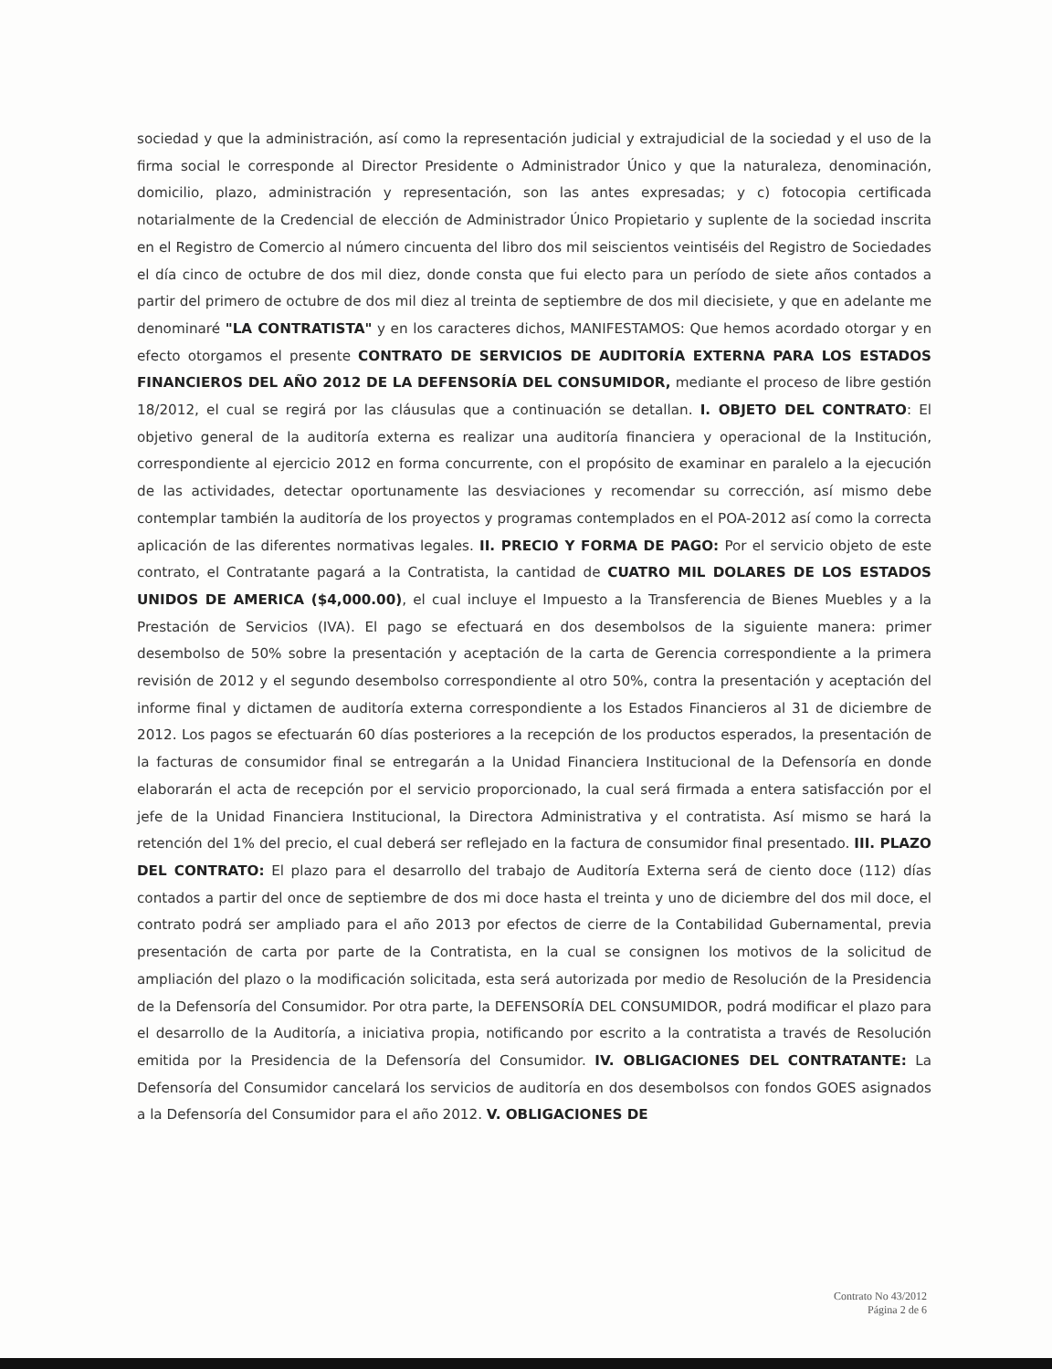sociedad y que la administración, así como la representación judicial y extrajudicial de la sociedad y el uso de la firma social le corresponde al Director Presidente o Administrador Único y que la naturaleza, denominación, domicilio, plazo, administración y representación, son las antes expresadas; y c) fotocopia certificada notarialmente de la Credencial de elección de Administrador Único Propietario y suplente de la sociedad inscrita en el Registro de Comercio al número cincuenta del libro dos mil seiscientos veintiséis del Registro de Sociedades el día cinco de octubre de dos mil diez, donde consta que fui electo para un período de siete años contados a partir del primero de octubre de dos mil diez al treinta de septiembre de dos mil diecisiete, y que en adelante me denominaré "LA CONTRATISTA" y en los caracteres dichos, MANIFESTAMOS: Que hemos acordado otorgar y en efecto otorgamos el presente CONTRATO DE SERVICIOS DE AUDITORÍA EXTERNA PARA LOS ESTADOS FINANCIEROS DEL AÑO 2012 DE LA DEFENSORÍA DEL CONSUMIDOR, mediante el proceso de libre gestión 18/2012, el cual se regirá por las cláusulas que a continuación se detallan. I. OBJETO DEL CONTRATO: El objetivo general de la auditoría externa es realizar una auditoría financiera y operacional de la Institución, correspondiente al ejercicio 2012 en forma concurrente, con el propósito de examinar en paralelo a la ejecución de las actividades, detectar oportunamente las desviaciones y recomendar su corrección, así mismo debe contemplar también la auditoría de los proyectos y programas contemplados en el POA-2012 así como la correcta aplicación de las diferentes normativas legales. II. PRECIO Y FORMA DE PAGO: Por el servicio objeto de este contrato, el Contratante pagará a la Contratista, la cantidad de CUATRO MIL DOLARES DE LOS ESTADOS UNIDOS DE AMERICA ($4,000.00), el cual incluye el Impuesto a la Transferencia de Bienes Muebles y a la Prestación de Servicios (IVA). El pago se efectuará en dos desembolsos de la siguiente manera: primer desembolso de 50% sobre la presentación y aceptación de la carta de Gerencia correspondiente a la primera revisión de 2012 y el segundo desembolso correspondiente al otro 50%, contra la presentación y aceptación del informe final y dictamen de auditoría externa correspondiente a los Estados Financieros al 31 de diciembre de 2012. Los pagos se efectuarán 60 días posteriores a la recepción de los productos esperados, la presentación de la facturas de consumidor final se entregarán a la Unidad Financiera Institucional de la Defensoría en donde elaborarán el acta de recepción por el servicio proporcionado, la cual será firmada a entera satisfacción por el jefe de la Unidad Financiera Institucional, la Directora Administrativa y el contratista. Así mismo se hará la retención del 1% del precio, el cual deberá ser reflejado en la factura de consumidor final presentado. III. PLAZO DEL CONTRATO: El plazo para el desarrollo del trabajo de Auditoría Externa será de ciento doce (112) días contados a partir del once de septiembre de dos mi doce hasta el treinta y uno de diciembre del dos mil doce, el contrato podrá ser ampliado para el año 2013 por efectos de cierre de la Contabilidad Gubernamental, previa presentación de carta por parte de la Contratista, en la cual se consignen los motivos de la solicitud de ampliación del plazo o la modificación solicitada, esta será autorizada por medio de Resolución de la Presidencia de la Defensoría del Consumidor. Por otra parte, la DEFENSORÍA DEL CONSUMIDOR, podrá modificar el plazo para el desarrollo de la Auditoría, a iniciativa propia, notificando por escrito a la contratista a través de Resolución emitida por la Presidencia de la Defensoría del Consumidor. IV. OBLIGACIONES DEL CONTRATANTE: La Defensoría del Consumidor cancelará los servicios de auditoría en dos desembolsos con fondos GOES asignados a la Defensoría del Consumidor para el año 2012. V. OBLIGACIONES DE
Contrato No 43/2012
Página 2 de 6